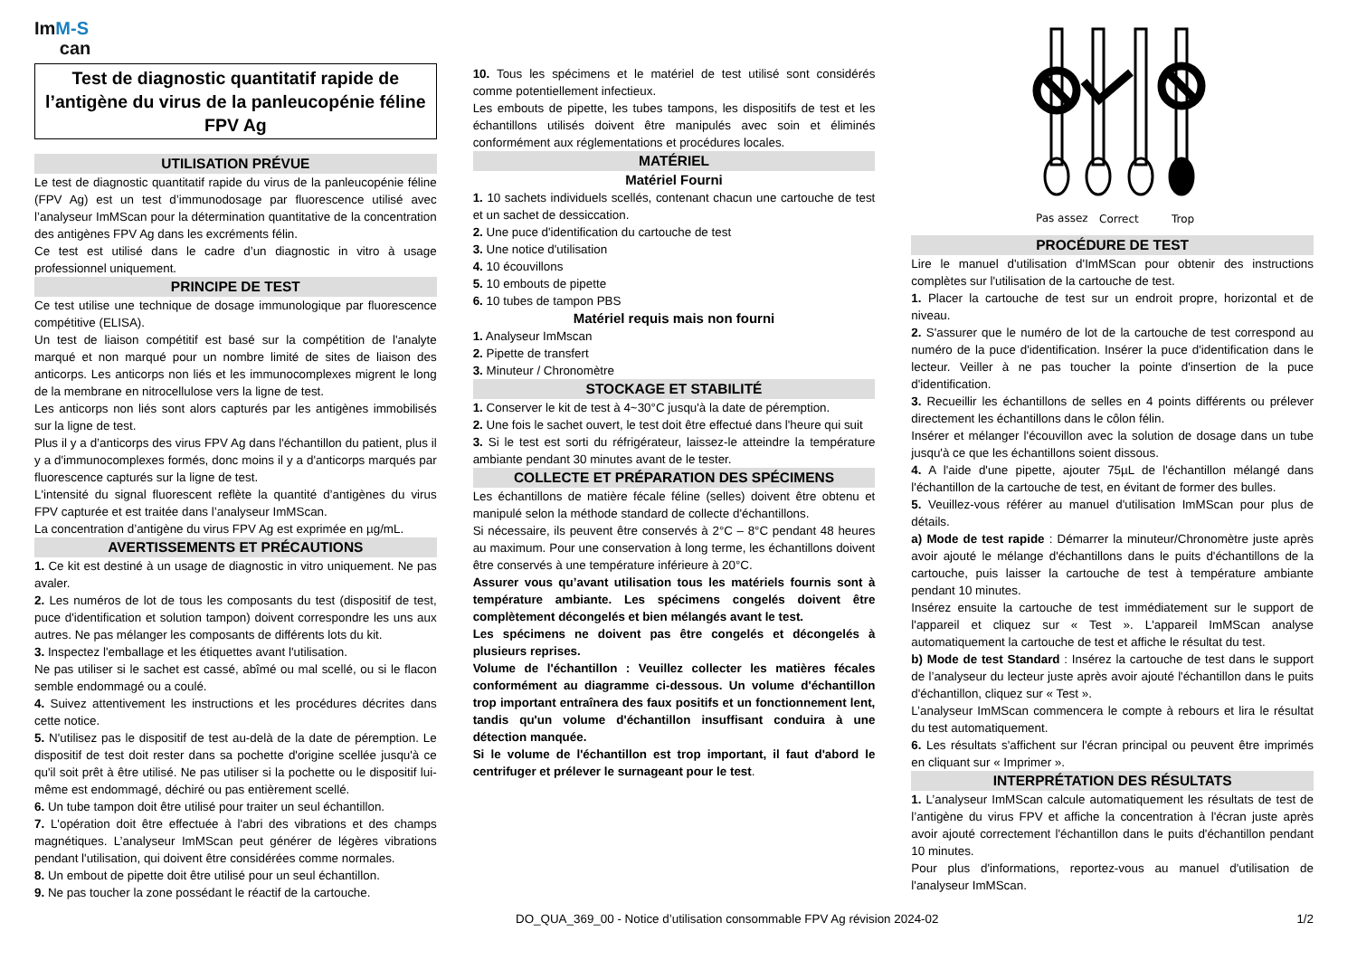ImM-S
can
Test de diagnostic quantitatif rapide de l’antigène du virus de la panleucopénie féline FPV Ag
UTILISATION PRÉVUE
Le test de diagnostic quantitatif rapide du virus de la panleucopénie féline (FPV Ag) est un test d’immunodosage par fluorescence utilisé avec l’analyseur ImMScan pour la détermination quantitative de la concentration des antigènes FPV Ag dans les excréments félin.
Ce test est utilisé dans le cadre d’un diagnostic in vitro à usage professionnel uniquement.
PRINCIPE DE TEST
Ce test utilise une technique de dosage immunologique par fluorescence compétitive (ELISA).
Un test de liaison compétitif est basé sur la compétition de l'analyte marqué et non marqué pour un nombre limité de sites de liaison des anticorps. Les anticorps non liés et les immunocomplexes migrent le long de la membrane en nitrocellulose vers la ligne de test.
Les anticorps non liés sont alors capturés par les antigènes immobilisés sur la ligne de test.
Plus il y a d’anticorps des virus FPV Ag dans l'échantillon du patient, plus il y a d'immunocomplexes formés, donc moins il y a d'anticorps marqués par fluorescence capturés sur la ligne de test.
L'intensité du signal fluorescent reflète la quantité d’antigènes du virus FPV capturée et est traitée dans l’analyseur ImMScan.
La concentration d’antigène du virus FPV Ag est exprimée en µg/mL.
AVERTISSEMENTS ET PRÉCAUTIONS
1. Ce kit est destiné à un usage de diagnostic in vitro uniquement. Ne pas avaler.
2. Les numéros de lot de tous les composants du test (dispositif de test, puce d'identification et solution tampon) doivent correspondre les uns aux autres. Ne pas mélanger les composants de différents lots du kit.
3. Inspectez l'emballage et les étiquettes avant l'utilisation.
Ne pas utiliser si le sachet est cassé, abîmé ou mal scellé, ou si le flacon semble endommagé ou a coulé.
4. Suivez attentivement les instructions et les procédures décrites dans cette notice.
5. N'utilisez pas le dispositif de test au-delà de la date de péremption. Le dispositif de test doit rester dans sa pochette d'origine scellée jusqu'à ce qu'il soit prêt à être utilisé. Ne pas utiliser si la pochette ou le dispositif lui-même est endommagé, déchiré ou pas entièrement scellé.
6. Un tube tampon doit être utilisé pour traiter un seul échantillon.
7. L'opération doit être effectuée à l'abri des vibrations et des champs magnétiques. L’analyseur ImMScan peut générer de légères vibrations pendant l'utilisation, qui doivent être considérées comme normales.
8. Un embout de pipette doit être utilisé pour un seul échantillon.
9. Ne pas toucher la zone possédant le réactif de la cartouche.
10. Tous les spécimens et le matériel de test utilisé sont considérés comme potentiellement infectieux.
Les embouts de pipette, les tubes tampons, les dispositifs de test et les échantillons utilisés doivent être manipulés avec soin et éliminés conformément aux réglementations et procédures locales.
MATÉRIEL
Matériel Fourni
1. 10 sachets individuels scellés, contenant chacun une cartouche de test et un sachet de dessiccation.
2. Une puce d'identification du cartouche de test
3. Une notice d'utilisation
4. 10 écouvillons
5. 10 embouts de pipette
6. 10 tubes de tampon PBS
Matériel requis mais non fourni
1. Analyseur ImMscan
2. Pipette de transfert
3. Minuteur / Chronomètre
STOCKAGE ET STABILITÉ
1. Conserver le kit de test à 4~30°C jusqu'à la date de péremption.
2. Une fois le sachet ouvert, le test doit être effectué dans l'heure qui suit
3. Si le test est sorti du réfrigérateur, laissez-le atteindre la température ambiante pendant 30 minutes avant de le tester.
COLLECTE ET PRÉPARATION DES SPÉCIMENS
Les échantillons de matière fécale féline (selles) doivent être obtenu et manipulé selon la méthode standard de collecte d'échantillons.
Si nécessaire, ils peuvent être conservés à 2°C – 8°C pendant 48 heures au maximum. Pour une conservation à long terme, les échantillons doivent être conservés à une température inférieure à 20°C.
Assurer vous qu’avant utilisation tous les matériels fournis sont à température ambiante. Les spécimens congelés doivent être complètement décongelés et bien mélangés avant le test.
Les spécimens ne doivent pas être congelés et décongelés à plusieurs reprises.
Volume de l'échantillon : Veuillez collecter les matières fécales conformément au diagramme ci-dessous. Un volume d'échantillon trop important entraînera des faux positifs et un fonctionnement lent, tandis qu'un volume d'échantillon insuffisant conduira à une détection manquée.
Si le volume de l'échantillon est trop important, il faut d'abord le centrifuger et prélever le surnageant pour le test.
Pas assez
Correct
Trop
PROCÉDURE DE TEST
Lire le manuel d'utilisation d'ImMScan pour obtenir des instructions complètes sur l'utilisation de la cartouche de test.
1. Placer la cartouche de test sur un endroit propre, horizontal et de niveau.
2. S'assurer que le numéro de lot de la cartouche de test correspond au numéro de la puce d'identification. Insérer la puce d'identification dans le lecteur. Veiller à ne pas toucher la pointe d'insertion de la puce d'identification.
3. Recueillir les échantillons de selles en 4 points différents ou prélever directement les échantillons dans le côlon félin.
Insérer et mélanger l'écouvillon avec la solution de dosage dans un tube jusqu'à ce que les échantillons soient dissous.
4. A l'aide d'une pipette, ajouter 75µL de l'échantillon mélangé dans l'échantillon de la cartouche de test, en évitant de former des bulles.
5. Veuillez-vous référer au manuel d'utilisation ImMScan pour plus de détails.
a) Mode de test rapide : Démarrer la minuteur/Chronomètre juste après avoir ajouté le mélange d'échantillons dans le puits d'échantillons de la cartouche, puis laisser la cartouche de test à température ambiante pendant 10 minutes.
Insérez ensuite la cartouche de test immédiatement sur le support de l'appareil et cliquez sur « Test ». L'appareil ImMScan analyse automatiquement la cartouche de test et affiche le résultat du test.
b) Mode de test Standard : Insérez la cartouche de test dans le support de l’analyseur du lecteur juste après avoir ajouté l'échantillon dans le puits d'échantillon, cliquez sur « Test ».
L’analyseur ImMScan commencera le compte à rebours et lira le résultat du test automatiquement.
6. Les résultats s'affichent sur l'écran principal ou peuvent être imprimés en cliquant sur « Imprimer ».
INTERPRÉTATION DES RÉSULTATS
1. L’analyseur ImMScan calcule automatiquement les résultats de test de l’antigène du virus FPV et affiche la concentration à l'écran juste après avoir ajouté correctement l'échantillon dans le puits d'échantillon pendant 10 minutes.
Pour plus d'informations, reportez-vous au manuel d'utilisation de l'analyseur ImMScan.
DO_QUA_369_00 - Notice d’utilisation consommable FPV Ag révision 2024-02 1/2